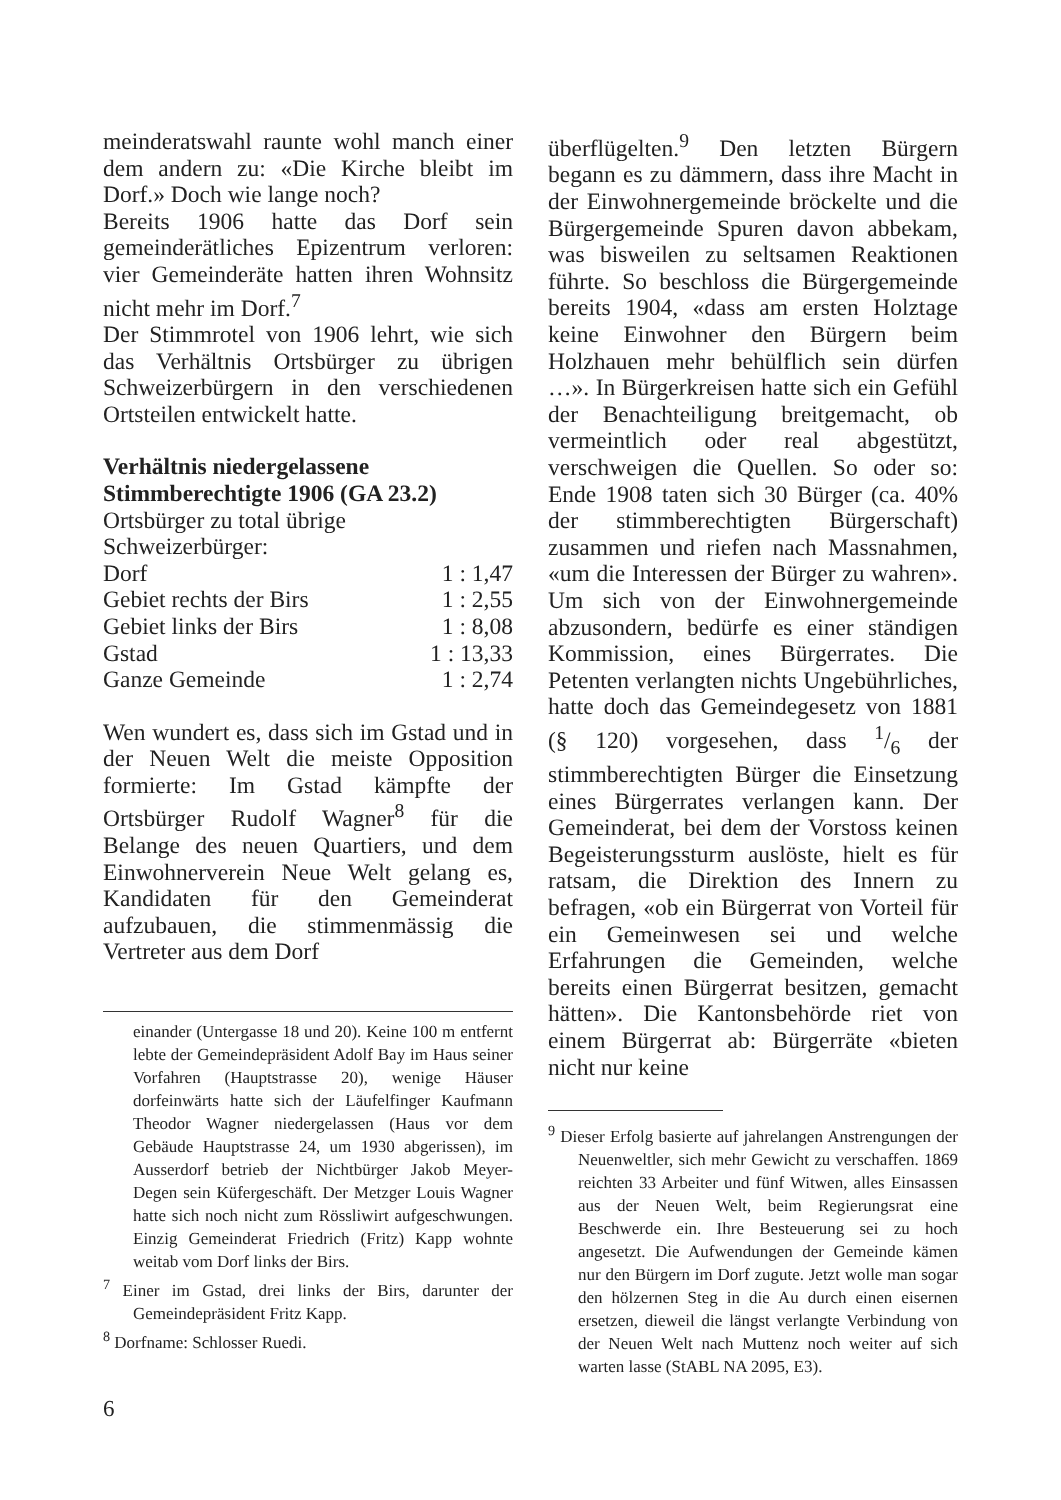meinderatswahl raunte wohl manch einer dem andern zu: «Die Kirche bleibt im Dorf.» Doch wie lange noch?
Bereits 1906 hatte das Dorf sein gemeinderätliches Epizentrum verloren: vier Gemeinderäte hatten ihren Wohnsitz nicht mehr im Dorf.<sup>7</sup>
Der Stimmrotel von 1906 lehrt, wie sich das Verhältnis Ortsbürger zu übrigen Schweizerbürgern in den verschiedenen Ortsteilen entwickelt hatte.
Verhältnis niedergelassene Stimmberechtigte 1906 (GA 23.2)
| Ortsbürger zu total übrige Schweizerbürger: | |
| Dorf | 1 : 1,47 |
| Gebiet rechts der Birs | 1 : 2,55 |
| Gebiet links der Birs | 1 : 8,08 |
| Gstad | 1 : 13,33 |
| Ganze Gemeinde | 1 : 2,74 |
Wen wundert es, dass sich im Gstad und in der Neuen Welt die meiste Opposition formierte: Im Gstad kämpfte der Ortsbürger Rudolf Wagner<sup>8</sup> für die Belange des neuen Quartiers, und dem Einwohnerverein Neue Welt gelang es, Kandidaten für den Gemeinderat aufzubauen, die stimmenmässig die Vertreter aus dem Dorf
einander (Untergasse 18 und 20). Keine 100 m entfernt lebte der Gemeindepräsident Adolf Bay im Haus seiner Vorfahren (Hauptstrasse 20), wenige Häuser dorfeinwärts hatte sich der Läufelfinger Kaufmann Theodor Wagner niedergelassen (Haus vor dem Gebäude Hauptstrasse 24, um 1930 abgerissen), im Ausserdorf betrieb der Nichtbürger Jakob Meyer-Degen sein Küfergeschäft. Der Metzger Louis Wagner hatte sich noch nicht zum Rössliwirt aufgeschwungen. Einzig Gemeinderat Friedrich (Fritz) Kapp wohnte weitab vom Dorf links der Birs.
<sup>7</sup> Einer im Gstad, drei links der Birs, darunter der Gemeindepräsident Fritz Kapp.
<sup>8</sup> Dorfname: Schlosser Ruedi.
überflügelten.<sup>9</sup> Den letzten Bürgern begann es zu dämmern, dass ihre Macht in der Einwohnergemeinde bröckelte und die Bürgergemeinde Spuren davon abbekam, was bisweilen zu seltsamen Reaktionen führte. So beschloss die Bürgergemeinde bereits 1904, «dass am ersten Holztage keine Einwohner den Bürgern beim Holzhauen mehr behülflich sein dürfen …». In Bürgerkreisen hatte sich ein Gefühl der Benachteiligung breitgemacht, ob vermeintlich oder real abgestützt, verschweigen die Quellen. So oder so: Ende 1908 taten sich 30 Bürger (ca. 40% der stimmberechtigten Bürgerschaft) zusammen und riefen nach Massnahmen, «um die Interessen der Bürger zu wahren». Um sich von der Einwohnergemeinde abzusondern, bedürfe es einer ständigen Kommission, eines Bürgerrates. Die Petenten verlangten nichts Ungebührliches, hatte doch das Gemeindegesetz von 1881 (§ 120) vorgesehen, dass 1/6 der stimmberechtigten Bürger die Einsetzung eines Bürgerrates verlangen kann. Der Gemeinderat, bei dem der Vorstoss keinen Begeisterungssturm auslöste, hielt es für ratsam, die Direktion des Innern zu befragen, «ob ein Bürgerrat von Vorteil für ein Gemeinwesen sei und welche Erfahrungen die Gemeinden, welche bereits einen Bürgerrat besitzen, gemacht hätten». Die Kantonsbehörde riet von einem Bürgerrat ab: Bürgerräte «bieten nicht nur keine
<sup>9</sup> Dieser Erfolg basierte auf jahrelangen Anstrengungen der Neuenweltler, sich mehr Gewicht zu verschaffen. 1869 reichten 33 Arbeiter und fünf Witwen, alles Einsassen aus der Neuen Welt, beim Regierungsrat eine Beschwerde ein. Ihre Besteuerung sei zu hoch angesetzt. Die Aufwendungen der Gemeinde kämen nur den Bürgern im Dorf zugute. Jetzt wolle man sogar den hölzernen Steg in die Au durch einen eisernen ersetzen, dieweil die längst verlangte Verbindung von der Neuen Welt nach Muttenz noch weiter auf sich warten lasse (StABL NA 2095, E3).
6